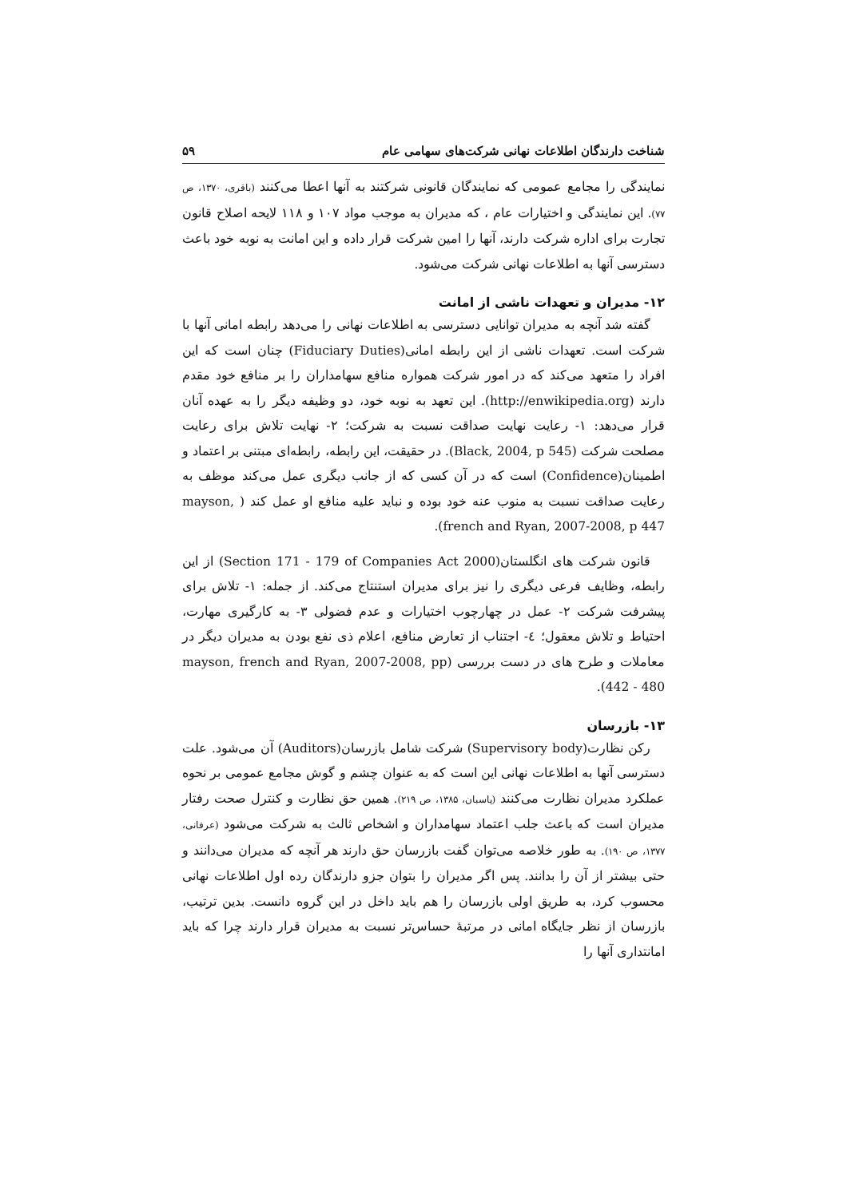شناخت دارندگان اطلاعات نهانی شرکت‌های سهامی عام ۵۹
نمایندگی را مجامع عمومی که نمایندگان قانونی شرکتند به آنها اعطا می‌کنند (باقری، ۱۳۷۰، ص ۷۷). این نمایندگی و اختیارات عام ، که مدیران به موجب مواد ۱۰۷ و ۱۱۸ لایحه اصلاح قانون تجارت برای اداره شرکت دارند، آنها را امین شرکت قرار داده و این امانت به نوبه خود باعث دسترسی آنها به اطلاعات نهانی شرکت می‌شود.
۱۲- مدیران و تعهدات ناشی از امانت
گفته شد آنچه به مدیران توانایی دسترسی به اطلاعات نهانی را می‌دهد رابطه امانی آنها با شرکت است. تعهدات ناشی از این رابطه امانی(Fiduciary Duties) چنان است که این افراد را متعهد می‌کند که در امور شرکت همواره منافع سهامداران را بر منافع خود مقدم دارند (http://enwikipedia.org). این تعهد به نوبه خود، دو وظیفه دیگر را به عهده آنان قرار می‌دهد: ۱- رعایت نهایت صداقت نسبت به شرکت؛ ۲- نهایت تلاش برای رعایت مصلحت شرکت (Black, 2004, p 545). در حقیقت، این رابطه، رابطه‌ای مبتنی بر اعتماد و اطمینان(Confidence) است که در آن کسی که از جانب دیگری عمل می‌کند موظف به رعایت صداقت نسبت به منوب عنه خود بوده و نباید علیه منافع او عمل کند ( mayson, french and Ryan, 2007-2008, p 447).
قانون شرکت های انگلستان(Section 171 - 179 of Companies Act 2000) از این رابطه، وظایف فرعی دیگری را نیز برای مدیران استنتاج می‌کند. از جمله: ۱- تلاش برای پیشرفت شرکت ۲- عمل در چهارچوب اختیارات و عدم فضولی ۳- به کارگیری مهارت، احتیاط و تلاش معقول؛ ٤- اجتناب از تعارض منافع، اعلام ذی نفع بودن به مدیران دیگر در معاملات و طرح های در دست بررسی (mayson, french and Ryan, 2007-2008, pp 442 - 480).
۱۳- بازرسان
رکن نظارت(Supervisory body) شرکت شامل بازرسان(Auditors) آن می‌شود. علت دسترسی آنها به اطلاعات نهانی این است که به عنوان چشم و گوش مجامع عمومی بر نحوه عملکرد مدیران نظارت می‌کنند (پاسبان، ۱۳۸۵، ص ۲۱۹). همین حق نظارت و کنترل صحت رفتار مدیران است که باعث جلب اعتماد سهامداران و اشخاص ثالث به شرکت می‌شود (عرفانی، ۱۳۷۷، ص ۱۹۰). به طور خلاصه می‌توان گفت بازرسان حق دارند هر آنچه که مدیران می‌دانند و حتی بیشتر از آن را بدانند. پس اگر مدیران را بتوان جزو دارندگان رده اول اطلاعات نهانی محسوب کرد، به طریق اولی بازرسان را هم باید داخل در این گروه دانست. بدین ترتیب، بازرسان از نظر جایگاه امانی در مرتبهٔ حساس‌تر نسبت به مدیران قرار دارند چرا که باید امانتداری آنها را